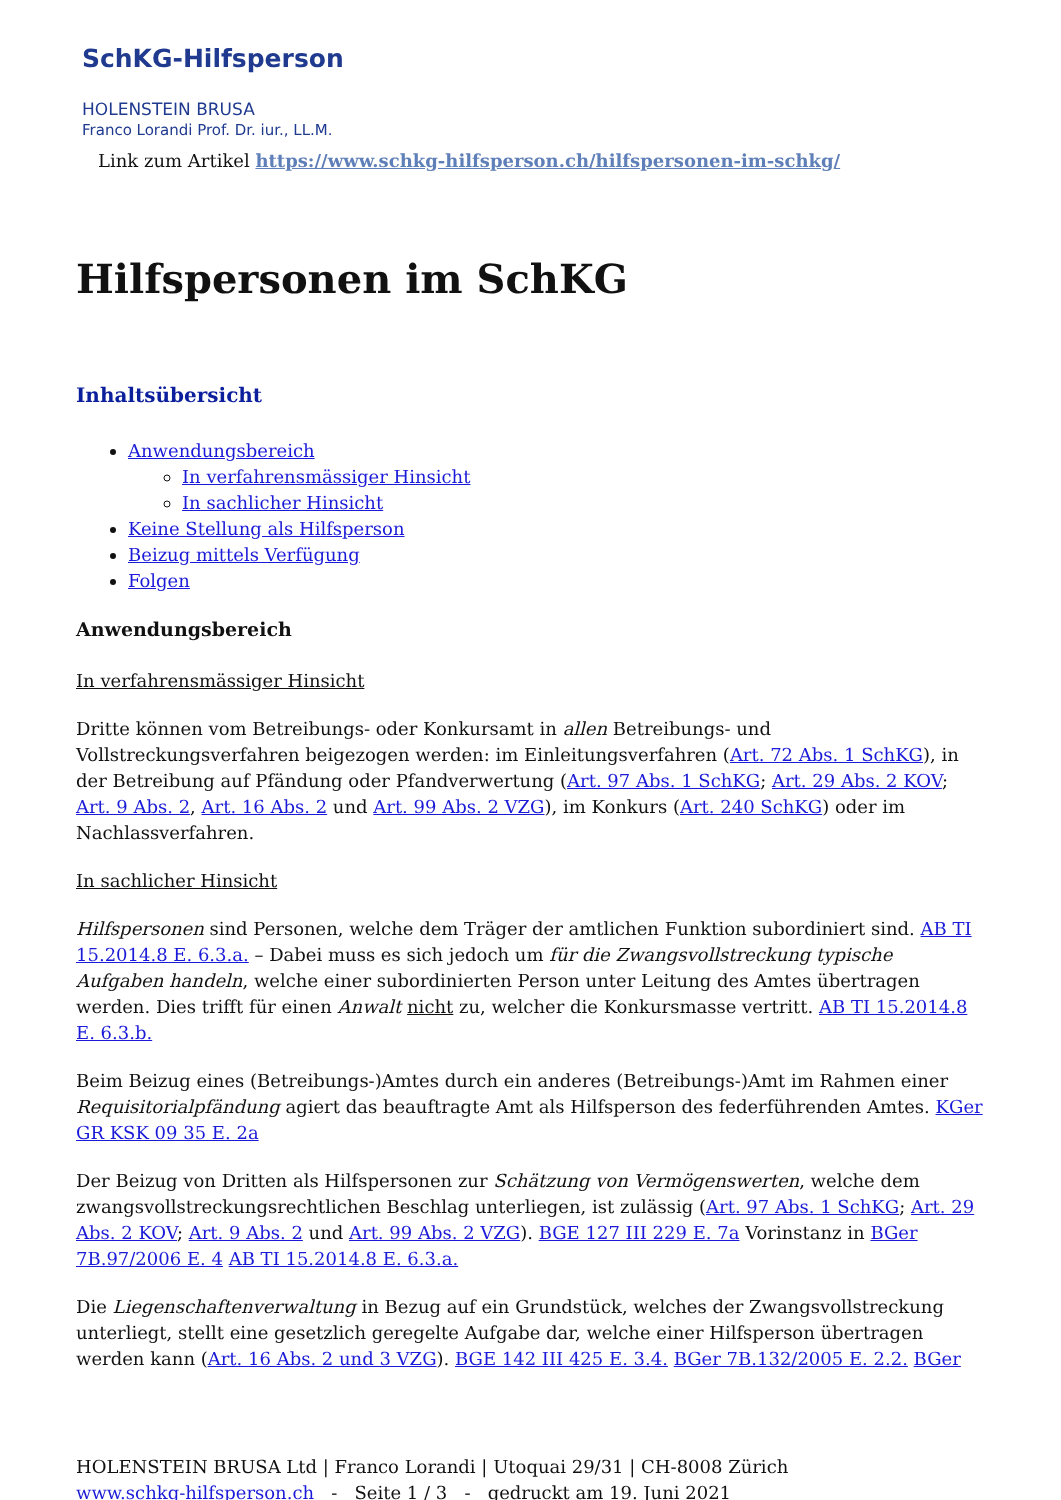SchKG-Hilfsperson
HOLENSTEIN BRUSA
Franco Lorandi Prof. Dr. iur., LL.M.
Link zum Artikel https://www.schkg-hilfsperson.ch/hilfspersonen-im-schkg/
Hilfspersonen im SchKG
Inhaltsübersicht
Anwendungsbereich
In verfahrensmässiger Hinsicht
In sachlicher Hinsicht
Keine Stellung als Hilfsperson
Beizug mittels Verfügung
Folgen
Anwendungsbereich
In verfahrensmässiger Hinsicht
Dritte können vom Betreibungs- oder Konkursamt in allen Betreibungs- und Vollstreckungsverfahren beigezogen werden: im Einleitungsverfahren (Art. 72 Abs. 1 SchKG), in der Betreibung auf Pfändung oder Pfandverwertung (Art. 97 Abs. 1 SchKG; Art. 29 Abs. 2 KOV; Art. 9 Abs. 2, Art. 16 Abs. 2 und Art. 99 Abs. 2 VZG), im Konkurs (Art. 240 SchKG) oder im Nachlassverfahren.
In sachlicher Hinsicht
Hilfspersonen sind Personen, welche dem Träger der amtlichen Funktion subordiniert sind. AB TI 15.2014.8 E. 6.3.a. – Dabei muss es sich jedoch um für die Zwangsvollstreckung typische Aufgaben handeln, welche einer subordinierten Person unter Leitung des Amtes übertragen werden. Dies trifft für einen Anwalt nicht zu, welcher die Konkursmasse vertritt. AB TI 15.2014.8 E. 6.3.b.
Beim Beizug eines (Betreibungs-)Amtes durch ein anderes (Betreibungs-)Amt im Rahmen einer Requisitorialpfändung agiert das beauftragte Amt als Hilfsperson des federführenden Amtes. KGer GR KSK 09 35 E. 2a
Der Beizug von Dritten als Hilfspersonen zur Schätzung von Vermögenswerten, welche dem zwangsvollstreckungsrechtlichen Beschlag unterliegen, ist zulässig (Art. 97 Abs. 1 SchKG; Art. 29 Abs. 2 KOV; Art. 9 Abs. 2 und Art. 99 Abs. 2 VZG). BGE 127 III 229 E. 7a Vorinstanz in BGer 7B.97/2006 E. 4 AB TI 15.2014.8 E. 6.3.a.
Die Liegenschaftenverwaltung in Bezug auf ein Grundstück, welches der Zwangsvollstreckung unterliegt, stellt eine gesetzlich geregelte Aufgabe dar, welche einer Hilfsperson übertragen werden kann (Art. 16 Abs. 2 und 3 VZG). BGE 142 III 425 E. 3.4. BGer 7B.132/2005 E. 2.2. BGer
HOLENSTEIN BRUSA Ltd | Franco Lorandi | Utoquai 29/31 | CH-8008 Zürich
www.schkg-hilfsperson.ch - Seite 1 / 3 - gedruckt am 19. Juni 2021